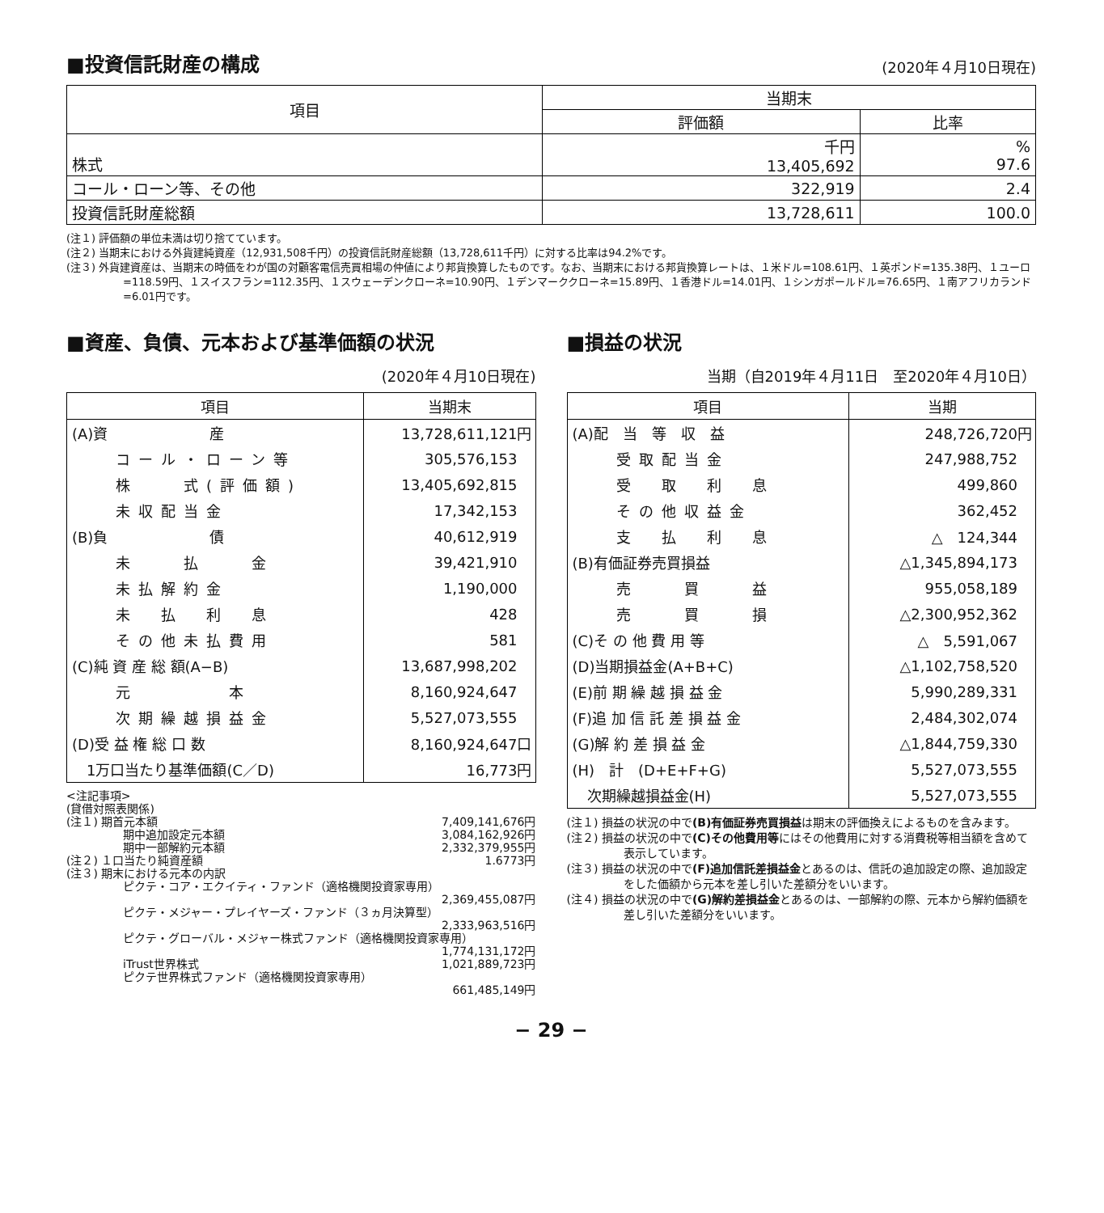■投資信託財産の構成
(2020年４月10日現在)
| 項目 | 当期末 | |
| --- | --- | --- |
| | 評価額 | 比率 |
| 株式 | 千円 13,405,692 | % 97.6 |
| コール・ローン等、その他 | 322,919 | 2.4 |
| 投資信託財産総額 | 13,728,611 | 100.0 |
(注１) 評価額の単位未満は切り捨てています。
(注２) 当期末における外貨建純資産（12,931,508千円）の投資信託財産総額（13,728,611千円）に対する比率は94.2%です。
(注３) 外貨建資産は、当期末の時価をわが国の対顧客電信売買相場の仲値により邦貨換算したものです。なお、当期末における邦貨換算レートは、１米ドル=108.61円、１英ポンド=135.38円、１ユーロ=118.59円、１スイスフラン=112.35円、１スウェーデンクローネ=10.90円、１デンマーククローネ=15.89円、１香港ドル=14.01円、１シンガポールドル=76.65円、１南アフリカランド=6.01円です。
■資産、負債、元本および基準価額の状況
(2020年４月10日現在)
| 項目 | 当期末 |
| --- | --- |
| (A)資 産 | 13,728,611,121円 |
| コール・ローン等 | 305,576,153 |
| 株 式(評価額) | 13,405,692,815 |
| 未収配当金 | 17,342,153 |
| (B)負 債 | 40,612,919 |
| 未 払 金 | 39,421,910 |
| 未払解約金 | 1,190,000 |
| 未 払 利 息 | 428 |
| その他未払費用 | 581 |
| (C)純 資 産 総 額(A−B) | 13,687,998,202 |
| 元 本 | 8,160,924,647 |
| 次期繰越損益金 | 5,527,073,555 |
| (D)受 益 権 総 口 数 | 8,160,924,647口 |
| 1万口当たり基準価額(C／D) | 16,773円 |
<注記事項>
(貸借対照表関係)
(注１) 期首元本額 7,409,141,676円
期中追加設定元本額 3,084,162,926円
期中一部解約元本額 2,332,379,955円
(注２) １口当たり純資産額 1.6773円
(注３) 期末における元本の内訳
ピクテ・コア・エクイティ・ファンド（適格機関投資家専用）
2,369,455,087円
ピクテ・メジャー・プレイヤーズ・ファンド（３ヵ月決算型）
2,333,963,516円
ピクテ・グローバル・メジャー株式ファンド（適格機関投資家専用）
1,774,131,172円
iTrust世界株式 1,021,889,723円
ピクテ世界株式ファンド（適格機関投資家専用）
661,485,149円
■損益の状況
当期（自2019年４月11日　至2020年４月10日）
| 項目 | 当期 |
| --- | --- |
| (A)配 当 等 収 益 | 248,726,720円 |
| 受取配当金 | 247,988,752 |
| 受 取 利 息 | 499,860 |
| その他収益金 | 362,452 |
| 支 払 利 息 | △ 124,344 |
| (B)有価証券売買損益 | △1,345,894,173 |
| 売 買 益 | 955,058,189 |
| 売 買 損 | △2,300,952,362 |
| (C)そ の 他 費 用 等 | △ 5,591,067 |
| (D)当期損益金(A+B+C) | △1,102,758,520 |
| (E)前 期 繰 越 損 益 金 | 5,990,289,331 |
| (F)追 加 信 託 差 損 益 金 | 2,484,302,074 |
| (G)解 約 差 損 益 金 | △1,844,759,330 |
| (H) 計 (D+E+F+G) | 5,527,073,555 |
| 次期繰越損益金(H) | 5,527,073,555 |
(注１) 損益の状況の中で(B)有価証券売買損益は期末の評価換えによるものを含みます。
(注２) 損益の状況の中で(C)その他費用等にはその他費用に対する消費税等相当額を含めて表示しています。
(注３) 損益の状況の中で(F)追加信託差損益金とあるのは、信託の追加設定の際、追加設定をした価額から元本を差し引いた差額分をいいます。
(注４) 損益の状況の中で(G)解約差損益金とあるのは、一部解約の際、元本から解約価額を差し引いた差額分をいいます。
− 29 −